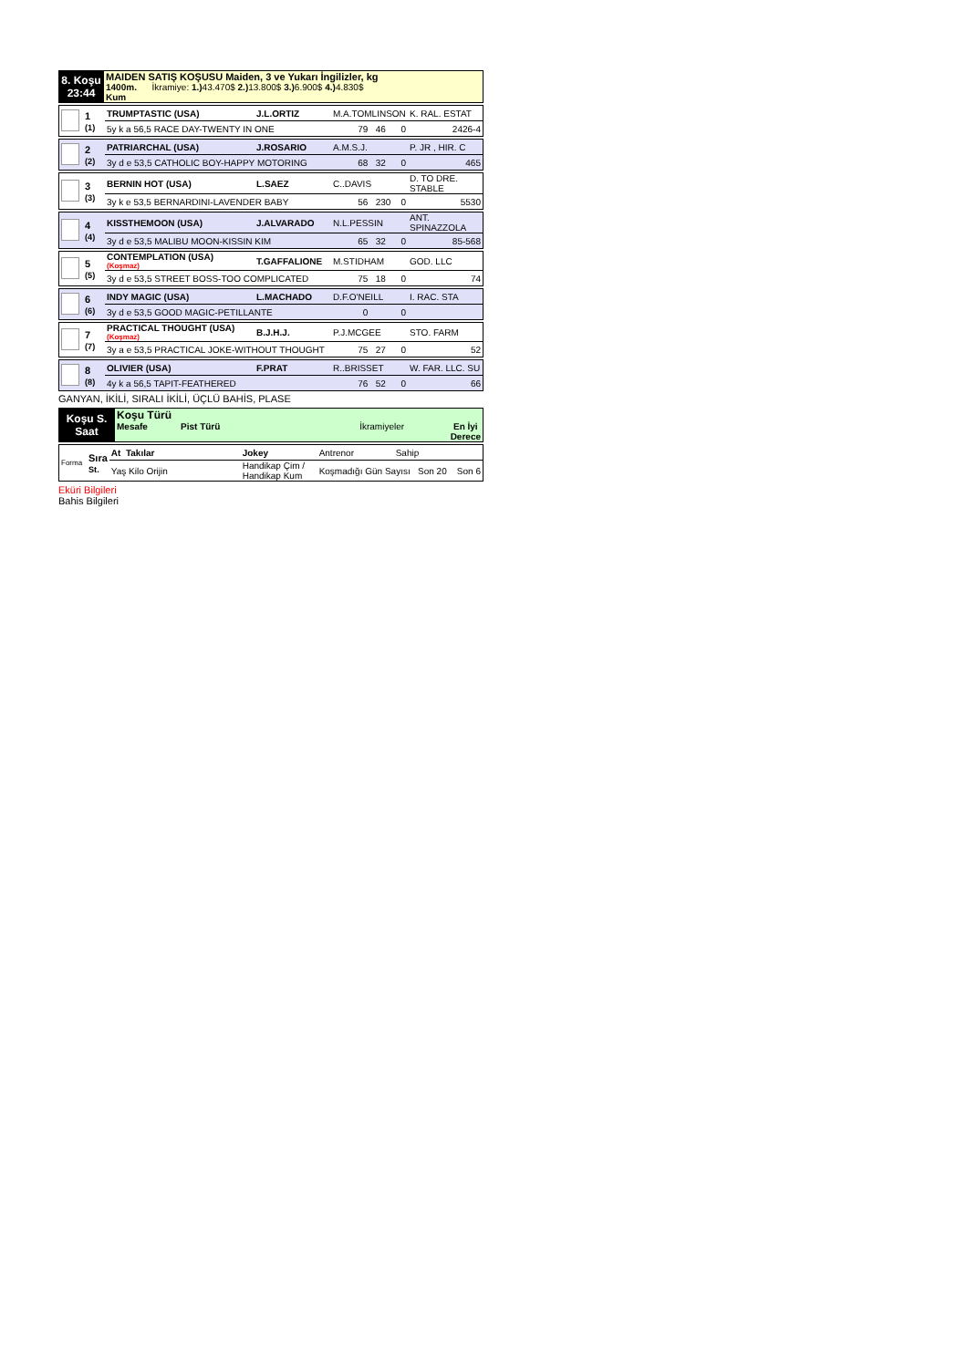| 8. Koşu 23:44 | MAIDEN SATIŞ KOŞUSU Maiden, 3 ve Yukarı İngilizler, kg 1400m. İkramiye: 1.) 43.470$ 2.) 13.800$ 3.) 6.900$ 4.) 4.830$ Kum |
| | 1 (1) | TRUMPTASTIC (USA) | J.L.ORTIZ | M.A.TOMLINSON | K. RAL. ESTAT |
| | | 5y k a 56,5 RACE DAY-TWENTY IN ONE | | 79 46 0 | 2426-4 |
| | 2 (2) | PATRIARCHAL (USA) | J.ROSARIO | A.M.S.J. | P. JR , HIR. C |
| | | 3y d e 53,5 CATHOLIC BOY-HAPPY MOTORING | | 68 32 0 | 465 |
| | 3 (3) | BERNIN HOT (USA) | L.SAEZ | C..DAVIS | D. TO DRE. STABLE |
| | | 3y k e 53,5 BERNARDINI-LAVENDER BABY | | 56 230 0 | 5530 |
| | 4 (4) | KISSTHEMOON (USA) | J.ALVARADO | N.L.PESSIN | ANT. SPINAZZOLA |
| | | 3y d e 53,5 MALIBU MOON-KISSIN KIM | | 65 32 0 | 85-568 |
| | 5 (5) | CONTEMPLATION (USA) (Koşmaz) | T.GAFFALIONE | M.STIDHAM | GOD. LLC |
| | | 3y d e 53,5 STREET BOSS-TOO COMPLICATED | | 75 18 0 | 74 |
| | 6 (6) | INDY MAGIC (USA) | L.MACHADO | D.F.O'NEILL | I. RAC. STA |
| | | 3y d e 53,5 GOOD MAGIC-PETILLANTE | | 0 0 | |
| | 7 (7) | PRACTICAL THOUGHT (USA) (Koşmaz) | B.J.H.J. | P.J.MCGEE | STO. FARM |
| | | 3y a e 53,5 PRACTICAL JOKE-WITHOUT THOUGHT | | 75 27 0 | 52 |
| | 8 (8) | OLIVIER (USA) | F.PRAT | R..BRISSET | W. FAR. LLC. SU |
| | | 4y k a 56,5 TAPIT-FEATHERED | | 76 52 0 | 66 |
GANYAN, İKİLİ, SIRALI İKİLİ, ÜÇLÜ BAHİS, PLASE
| Koşu S. Saat | Koşu Türü Mesafe Pist Türü İkramiyeler En İyi Derece |
| Forma | Sıra St. | At Takılar | Jokey | Antrenor | Sahip |
| | | Yaş Kilo Orijin | Handikap Çim / Handikap Kum | Koşmadığı Gün Sayısı Son 20 Son 6 | |
Eküri Bilgileri
Bahis Bilgileri